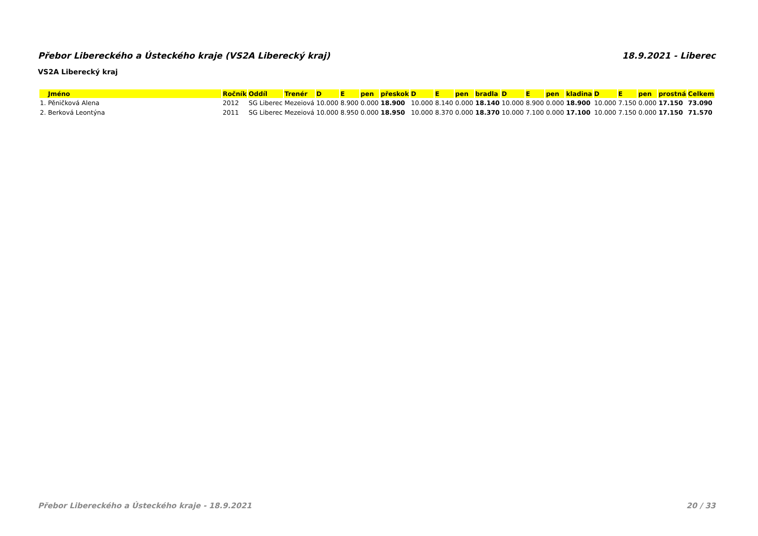Přebor Libereckého a Ústeckého kraje (VS2A Liberecký kraj) 18.9.2021 - Liberec
VS2A Liberecký kraj
| Jméno | Ročník | Oddíl | Trenér | D | E | pen | přeskok | D | E | pen | bradla | D | E | pen | kladina | D | E | pen | prostná | Celkem |
| --- | --- | --- | --- | --- | --- | --- | --- | --- | --- | --- | --- | --- | --- | --- | --- | --- | --- | --- | --- | --- |
| 1. Pěničková Alena | 2012 | SG Liberec | Mezeiová | 10.000 | 8.900 | 0.000 | 18.900 | 10.000 | 8.140 | 0.000 | 18.140 | 10.000 | 8.900 | 0.000 | 18.900 | 10.000 | 7.150 | 0.000 | 17.150 | 73.090 |
| 2. Berková Leontýna | 2011 | SG Liberec | Mezeiová | 10.000 | 8.950 | 0.000 | 18.950 | 10.000 | 8.370 | 0.000 | 18.370 | 10.000 | 7.100 | 0.000 | 17.100 | 10.000 | 7.150 | 0.000 | 17.150 | 71.570 |
Přebor Libereckého a Ústeckého kraje - 18.9.2021 20 / 33